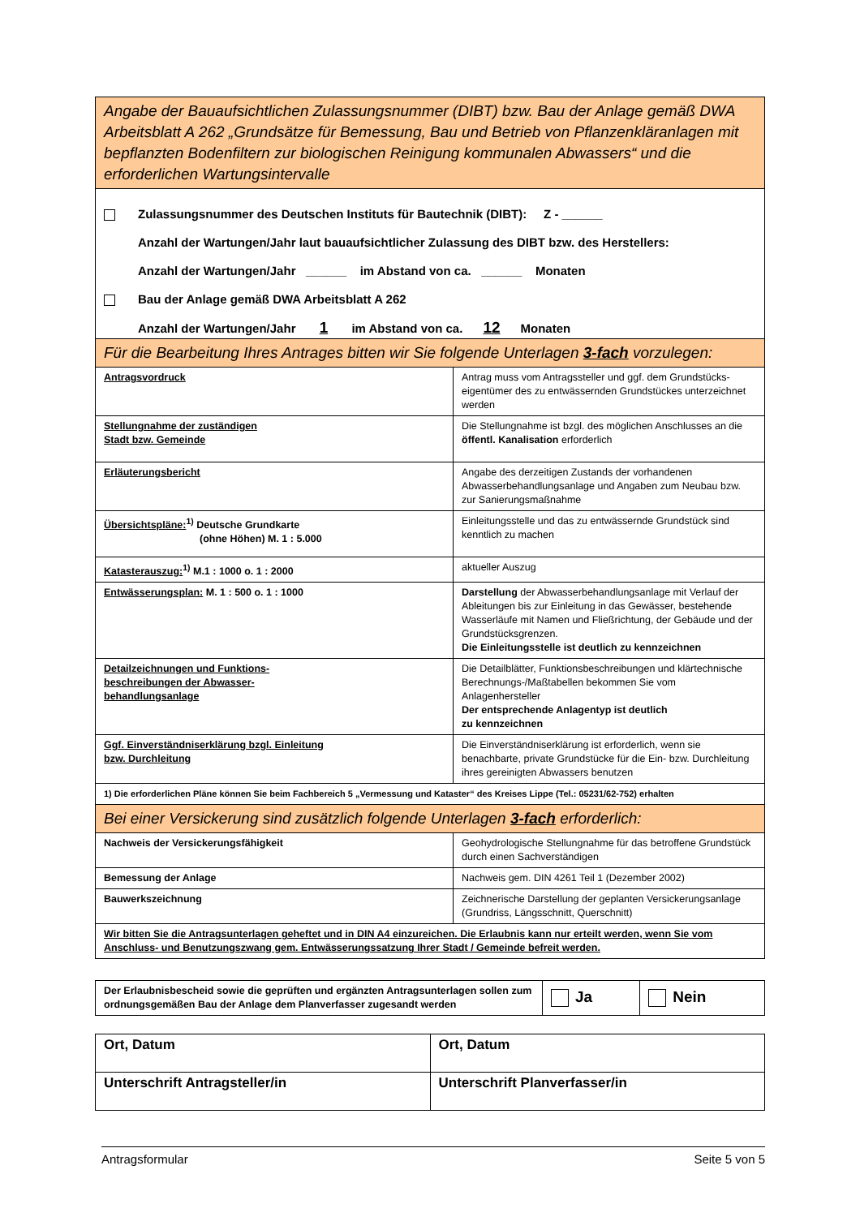| Angabe der Bauaufsichtlichen Zulassungsnummer (DIBT) bzw. Bau der Anlage gemäß DWA Arbeitsblatt A 262 „Grundsätze für Bemessung, Bau und Betrieb von Pflanzenkläranlagen mit bepflanzten Bodenfiltern zur biologischen Reinigung kommunalen Abwassers“ und die erforderlichen Wartungsintervalle | |
| Zulassungsnummer des Deutschen Instituts für Bautechnik (DIBT): Z - ______ Anzahl der Wartungen/Jahr laut bauaufsichtlicher Zulassung des DIBT bzw. des Herstellers: Anzahl der Wartungen/Jahr ______ im Abstand von ca. ______ Monaten Bau der Anlage gemäß DWA Arbeitsblatt A 262 Anzahl der Wartungen/Jahr 1 im Abstand von ca. 12 Monaten | |
| Für die Bearbeitung Ihres Antrages bitten wir Sie folgende Unterlagen 3-fach vorzulegen: | |
| Antragsvordruck | Antrag muss vom Antragssteller und ggf. dem Grundstücks­eigentümer des zu entwässernden Grundstückes unter­zeichnet werden |
| Stellungnahme der zuständigen Stadt bzw. Gemeinde | Die Stellungnahme ist bzgl. des möglichen Anschlusses an die öffentl. Kanalisation erforderlich |
| Erläuterungsbericht | Angabe des derzeitigen Zustands der vorhandenen Abwasserbehandlungsanlage und Angaben zum Neubau bzw. zur Sanierungsmaßnahme |
| Übersichtspläne:<sup>1)</sup> Deutsche Grundkarte (ohne Höhen) M. 1 : 5.000 | Einleitungsstelle und das zu entwässernde Grundstück sind kenntlich zu machen |
| Katasterauszug:<sup>1)</sup> M.1 : 1000 o. 1 : 2000 | aktueller Auszug |
| Entwässerungsplan: M. 1 : 500 o. 1 : 1000 | Darstellung der Abwasserbehandlungsanlage mit Verlauf der Ableitungen bis zur Einleitung in das Gewässer, bestehende Wasserläufe mit Namen und Fließrichtung, der Gebäude und der Grundstücksgrenzen. Die Einleitungsstelle ist deutlich zu kennzeichnen |
| Detailzeichnungen und Funktions- beschreibungen der Abwasser- behandlungsanlage | Die Detailblätter, Funktionsbeschreibungen und klärtech­nische Berechnungs-/Maßtabellen bekommen Sie vom Anlagenhersteller Der entsprechende Anlagentyp ist deutlich zu kennzeichnen |
| Ggf. Einverständniserklärung bzgl. Einleitung bzw. Durchleitung | Die Einverständniserklärung ist erforderlich, wenn sie benachbarte, private Grundstücke für die Ein- bzw. Durchleitung ihres gereinigten Abwassers benutzen |
| 1) Die erforderlichen Pläne können Sie beim Fachbereich 5 „Vermessung und Kataster“ des Kreises Lippe (Tel.: 05231/62-752) erhalten | |
| Bei einer Versickerung sind zusätzlich folgende Unterlagen 3-fach erforderlich: | |
| Nachweis der Versickerungsfähigkeit | Geohydrologische Stellungnahme für das betroffene Grundstück durch einen Sachverständigen |
| Bemessung der Anlage | Nachweis gem. DIN 4261 Teil 1 (Dezember 2002) |
| Bauwerkszeichnung | Zeichnerische Darstellung der geplanten Versickerungsanlage (Grundriss, Längsschnitt, Querschnitt) |
| Wir bitten Sie die Antragsunterlagen geheftet und in DIN A4 einzureichen. Die Erlaubnis kann nur erteilt werden, wenn Sie vom Anschluss- und Benutzungszwang gem. Entwässerungssatzung Ihrer Stadt / Gemeinde befreit werden. | |
| Der Erlaubnisbescheid sowie die geprüften und ergänzten Antragsunterlagen sollen zum ordnungsgemäßen Bau der Anlage dem Planverfasser zugesandt werden | Ja | Nein |
| Ort, Datum | Ort, Datum |
| Unterschrift Antragsteller/in | Unterschrift Planverfasser/in |
Antragsformular Seite 5 von 5